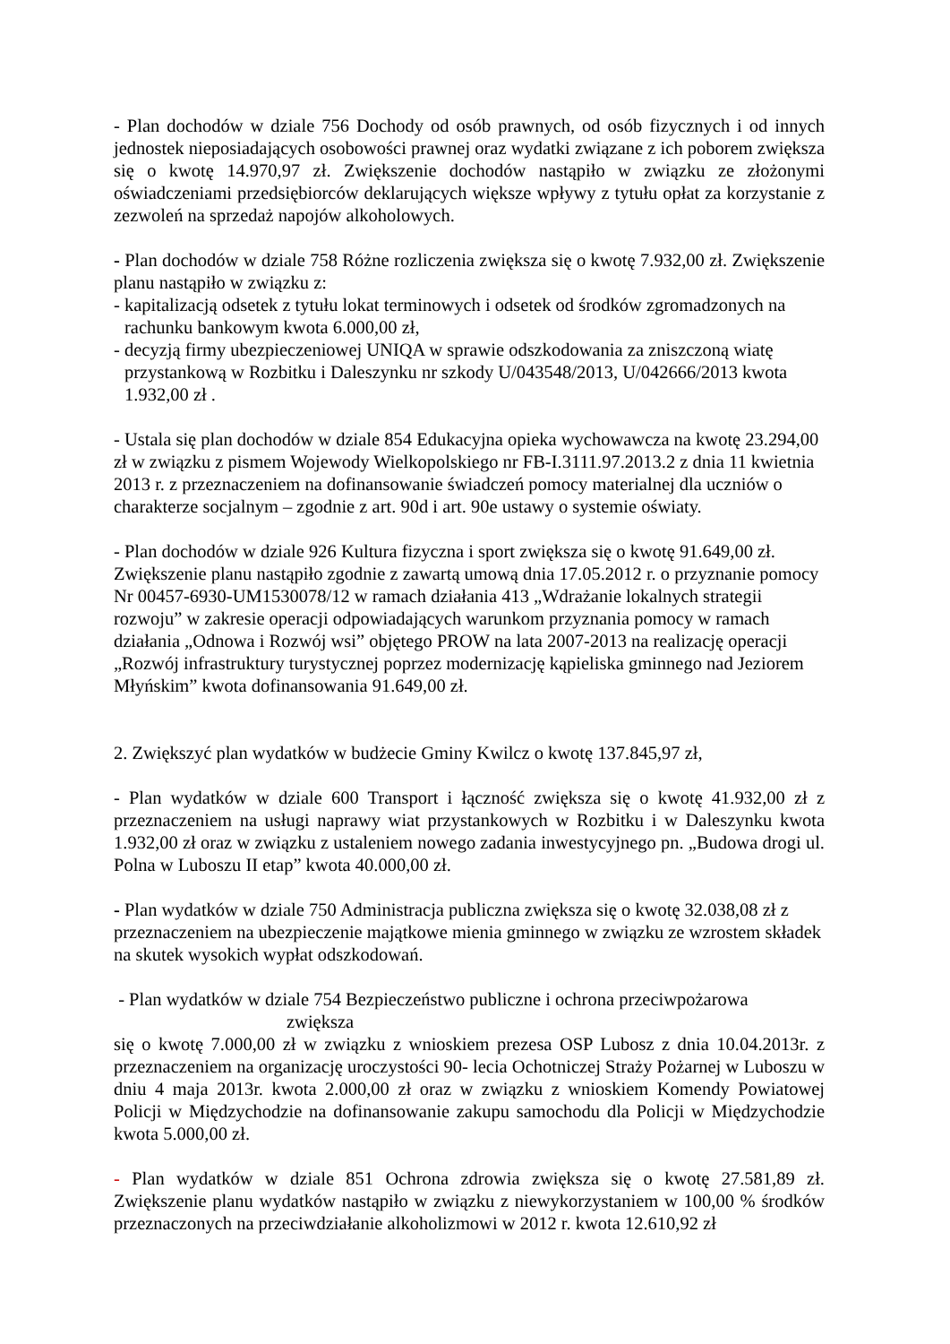- Plan dochodów w dziale 756 Dochody od osób prawnych, od osób fizycznych i od innych jednostek nieposiadających osobowości prawnej oraz wydatki związane z ich poborem zwiększa się o kwotę 14.970,97 zł. Zwiększenie dochodów nastąpiło w związku ze złożonymi oświadczeniami przedsiębiorców deklarujących większe wpływy z tytułu opłat za korzystanie z zezwoleń na sprzedaż napojów alkoholowych.
- Plan dochodów w dziale 758 Różne rozliczenia zwiększa się o kwotę 7.932,00 zł. Zwiększenie planu nastąpiło w związku z:
- kapitalizacją odsetek z tytułu lokat terminowych i odsetek od środków zgromadzonych na
rachunku bankowym kwota 6.000,00 zł,
- decyzją firmy ubezpieczeniowej UNIQA w sprawie odszkodowania za zniszczoną wiatę
przystankową w Rozbitku i Daleszynku nr szkody U/043548/2013, U/042666/2013 kwota
1.932,00 zł .
- Ustala się plan dochodów w dziale 854 Edukacyjna opieka wychowawcza na kwotę 23.294,00 zł w związku z pismem Wojewody Wielkopolskiego nr FB-I.3111.97.2013.2 z dnia 11 kwietnia 2013 r. z przeznaczeniem na dofinansowanie świadczeń pomocy materialnej dla uczniów o charakterze socjalnym – zgodnie z art. 90d i art. 90e ustawy o systemie oświaty.
- Plan dochodów w dziale 926 Kultura fizyczna i sport zwiększa się o kwotę 91.649,00 zł. Zwiększenie planu nastąpiło zgodnie z zawartą umową dnia 17.05.2012 r. o przyznanie pomocy Nr 00457-6930-UM1530078/12 w ramach działania 413 „Wdrażanie lokalnych strategii rozwoju” w zakresie operacji odpowiadających warunkom przyznania pomocy w ramach działania „Odnowa i Rozwój wsi” objętego PROW na lata 2007-2013 na realizację operacji „Rozwój infrastruktury turystycznej poprzez modernizację kąpieliska gminnego nad Jeziorem Młyńskim” kwota dofinansowania 91.649,00 zł.
2. Zwiększyć plan wydatków w budżecie Gminy Kwilcz o kwotę 137.845,97 zł,
- Plan wydatków w dziale 600 Transport i łączność zwiększa się o kwotę 41.932,00 zł z przeznaczeniem na usługi naprawy wiat przystankowych w Rozbitku i w Daleszynku kwota 1.932,00 zł oraz w związku z ustaleniem nowego zadania inwestycyjnego pn. „Budowa drogi ul. Polna w Luboszu II etap” kwota 40.000,00 zł.
- Plan wydatków w dziale 750 Administracja publiczna zwiększa się o kwotę 32.038,08 zł z przeznaczeniem na ubezpieczenie majątkowe mienia gminnego w związku ze wzrostem składek na skutek wysokich wypłat odszkodowań.
- Plan wydatków w dziale 754 Bezpieczeństwo publiczne i ochrona przeciwpożarowa
zwiększa
się o kwotę 7.000,00 zł w związku z wnioskiem prezesa OSP Lubosz z dnia 10.04.2013r. z przeznaczeniem na organizację uroczystości 90- lecia Ochotniczej Straży Pożarnej w Luboszu w dniu 4 maja 2013r. kwota 2.000,00 zł oraz w związku z wnioskiem Komendy Powiatowej Policji w Międzychodzie na dofinansowanie zakupu samochodu dla Policji w Międzychodzie kwota 5.000,00 zł.
- Plan wydatków w dziale 851 Ochrona zdrowia zwiększa się o kwotę 27.581,89 zł. Zwiększenie planu wydatków nastąpiło w związku z niewykorzystaniem w 100,00 % środków przeznaczonych na przeciwdziałanie alkoholizmowi w 2012 r. kwota 12.610,92 zł